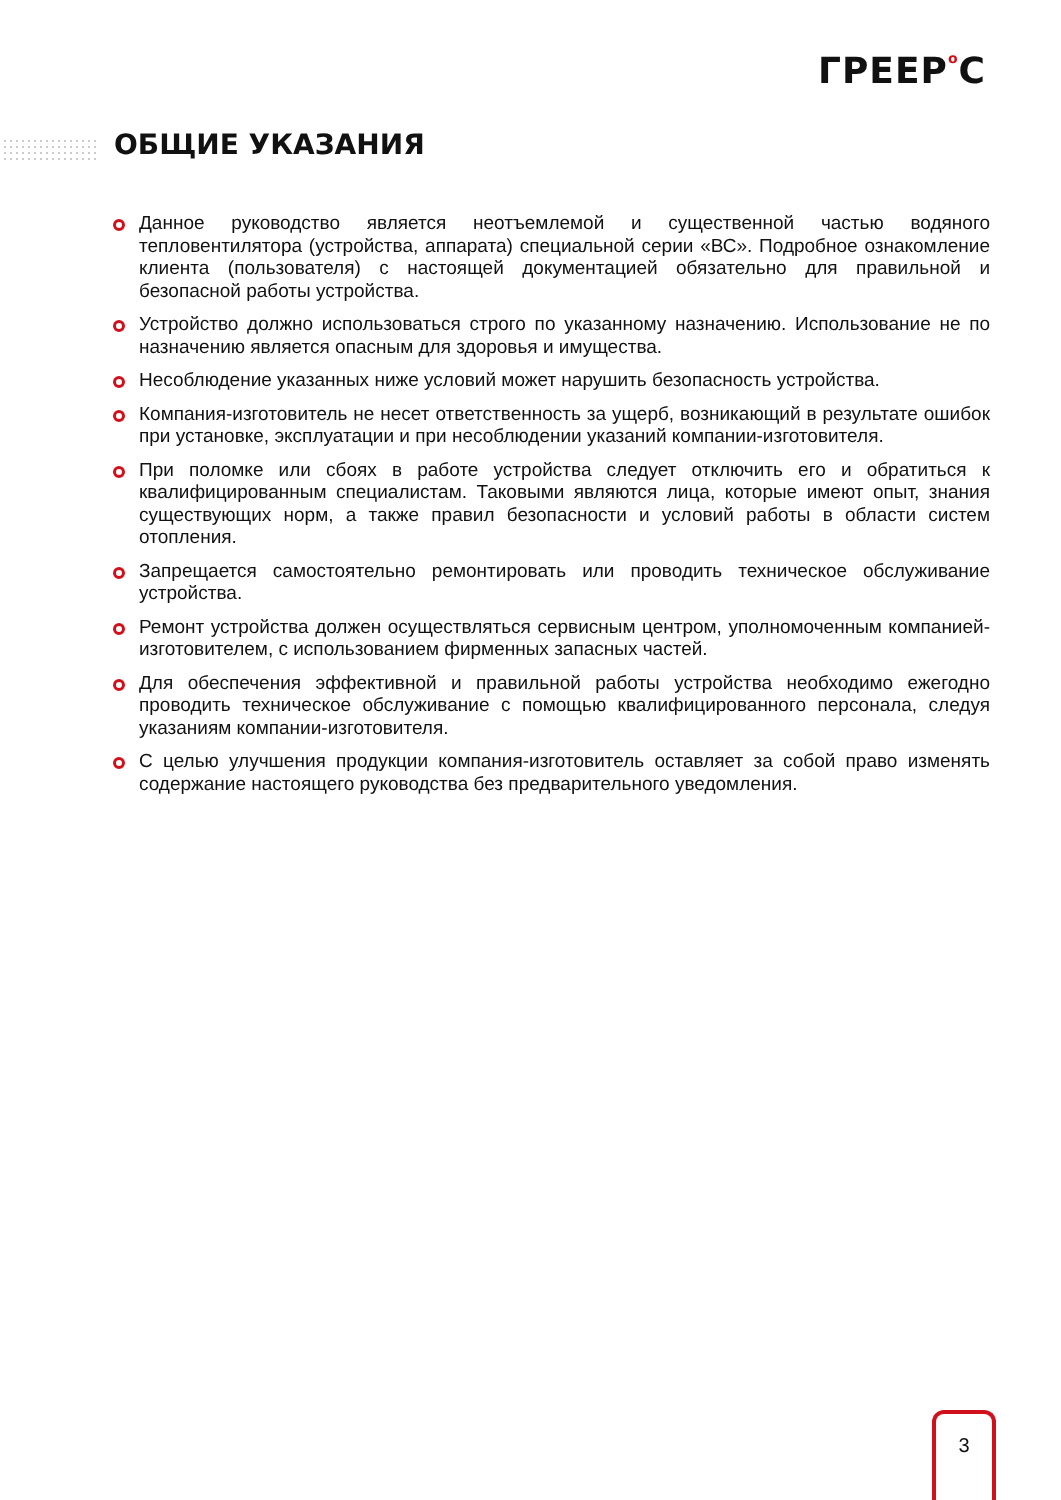ГРЕЕРo С
ОБЩИЕ УКАЗАНИЯ
Данное руководство является неотъемлемой и существенной частью водяного тепловентилятора (устройства, аппарата) специальной серии «ВС». Подробное ознакомление клиента (пользователя) с настоящей документацией обязательно для правильной и безопасной работы устройства.
Устройство должно использоваться строго по указанному назначению. Использование не по назначению является опасным для здоровья и имущества.
Несоблюдение указанных ниже условий может нарушить безопасность устройства.
Компания-изготовитель не несет ответственность за ущерб, возникающий в результате ошибок при установке, эксплуатации и при несоблюдении указаний компании-изготовителя.
При поломке или сбоях в работе устройства следует отключить его и обратиться к квалифицированным специалистам. Таковыми являются лица, которые имеют опыт, знания существующих норм, а также правил безопасности и условий работы в области систем отопления.
Запрещается самостоятельно ремонтировать или проводить техническое обслуживание устройства.
Ремонт устройства должен осуществляться сервисным центром, уполномоченным компанией-изготовителем, с использованием фирменных запасных частей.
Для обеспечения эффективной и правильной работы устройства необходимо ежегодно проводить техническое обслуживание с помощью квалифицированного персонала, следуя указаниям компании-изготовителя.
С целью улучшения продукции компания-изготовитель оставляет за собой право изменять содержание настоящего руководства без предварительного уведомления.
3